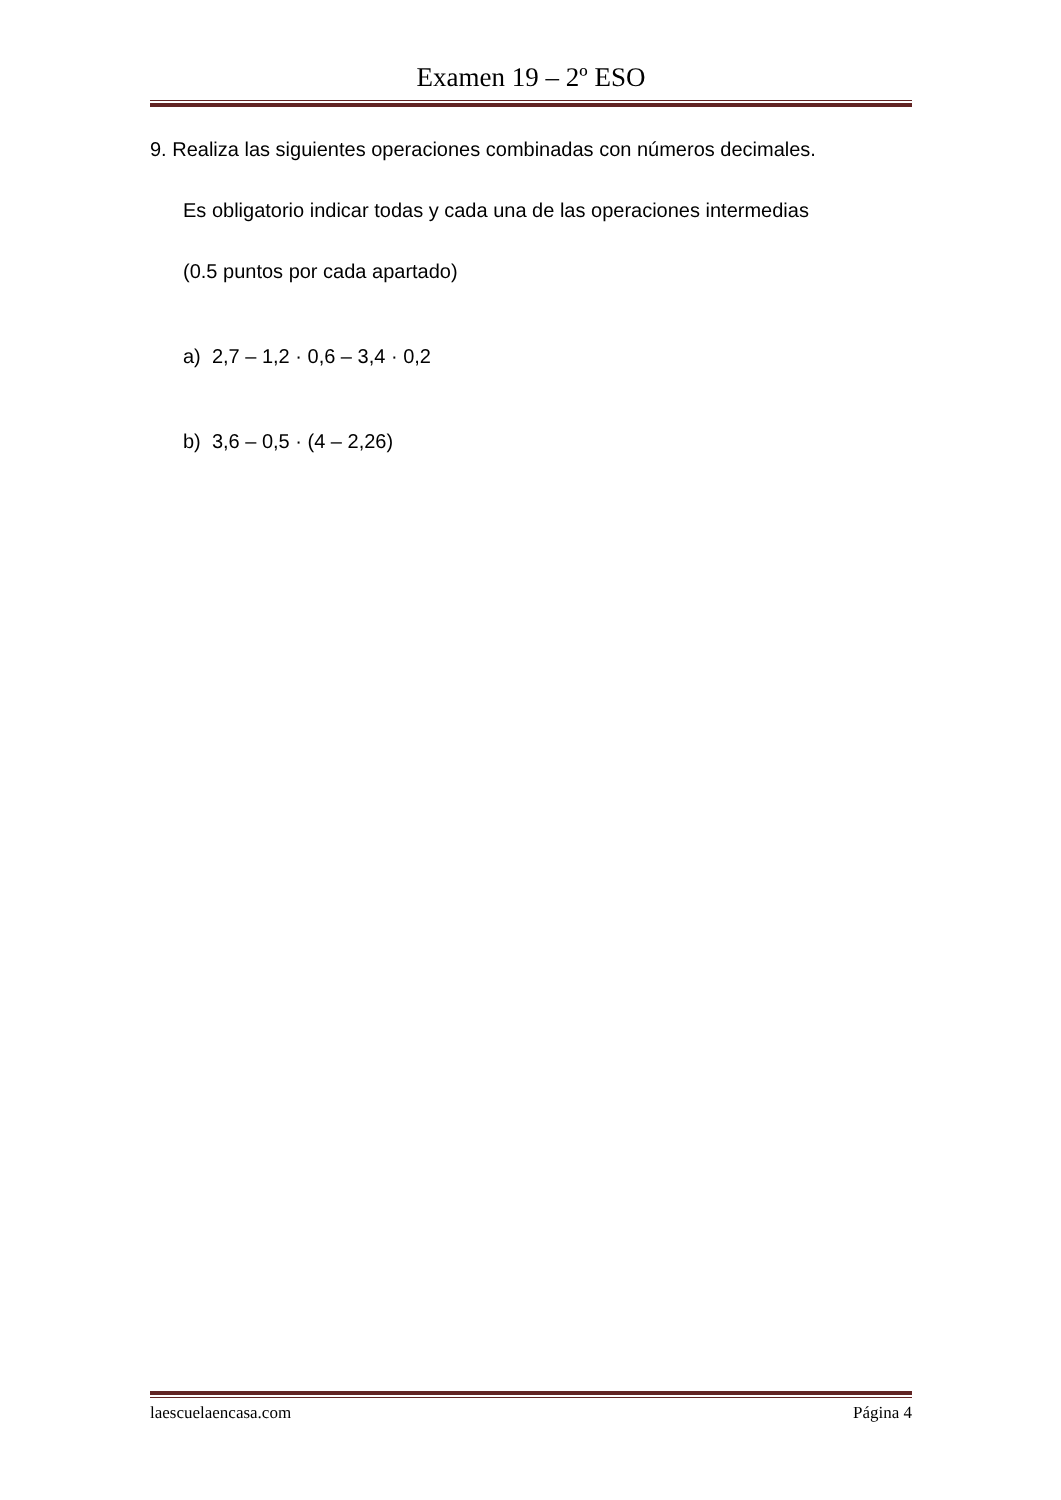Examen 19 – 2º ESO
9. Realiza las siguientes operaciones combinadas con números decimales.
Es obligatorio indicar todas y cada una de las operaciones intermedias
(0.5 puntos por cada apartado)
a) 2,7 – 1,2 · 0,6 – 3,4 · 0,2
b) 3,6 – 0,5 · (4 – 2,26)
laescuelaencasa.com Página 4